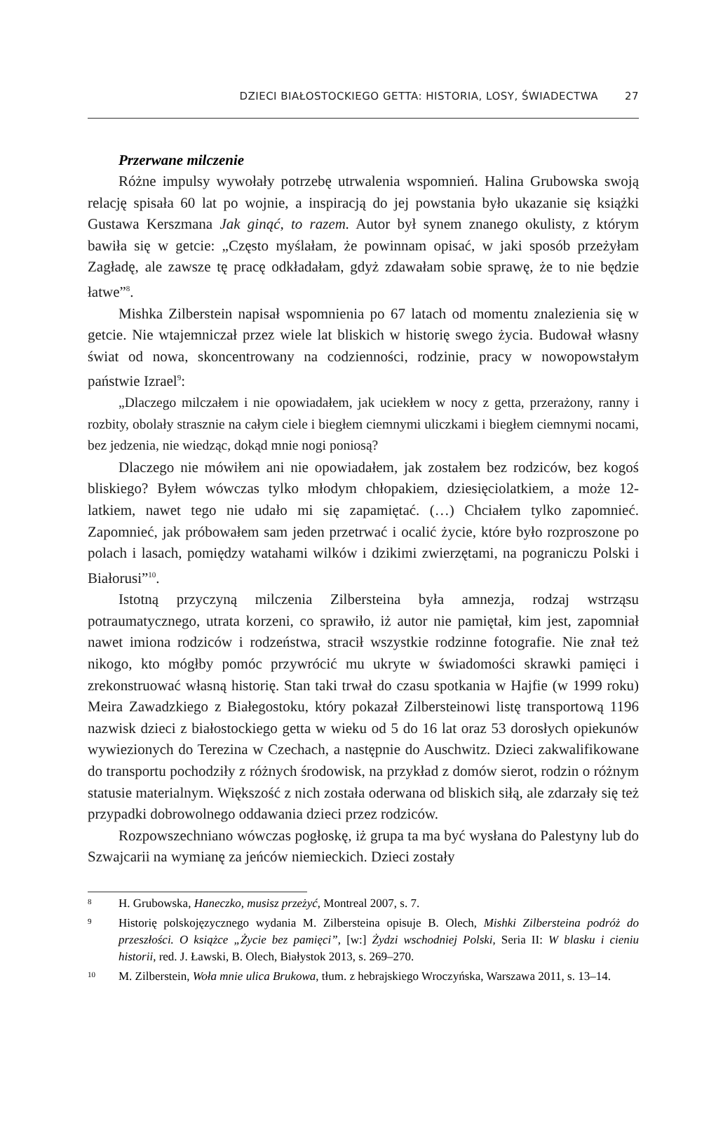DZIECI BIAŁOSTOCKIEGO GETTA: HISTORIA, LOSY, ŚWIADECTWA 27
Przerwane milczenie
Różne impulsy wywołały potrzebę utrwalenia wspomnień. Halina Grubowska swoją relację spisała 60 lat po wojnie, a inspiracją do jej powstania było ukazanie się książki Gustawa Kerszmana Jak ginąć, to razem. Autor był synem znanego okulisty, z którym bawiła się w getcie: „Często myślałam, że powinnam opisać, w jaki sposób przeżyłam Zagładę, ale zawsze tę pracę odkładałam, gdyż zdawałam sobie sprawę, że to nie będzie łatwe”<sup>8</sup>.
Mishka Zilberstein napisał wspomnienia po 67 latach od momentu znalezienia się w getcie. Nie wtajemniczał przez wiele lat bliskich w historię swego życia. Budował własny świat od nowa, skoncentrowany na codzienności, rodzinie, pracy w nowopowstałym państwie Izrael<sup>9</sup>:
„Dlaczego milczałem i nie opowiadałem, jak uciekłem w nocy z getta, przerażony, ranny i rozbity, obolały strasznie na całym ciele i biegłem ciemnymi uliczkami i biegłem ciemnymi nocami, bez jedzenia, nie wiedząc, dokąd mnie nogi poniosą?
Dlaczego nie mówiłem ani nie opowiadałem, jak zostałem bez rodziców, bez kogoś bliskiego? Byłem wówczas tylko młodym chłopakiem, dziesięciolatkiem, a może 12-latkiem, nawet tego nie udało mi się zapamiętać. (…) Chciałem tylko zapomnieć. Zapomnieć, jak próbowałem sam jeden przetrwać i ocalić życie, które było rozproszone po polach i lasach, pomiędzy watahami wilków i dzikimi zwierzętami, na pograniczu Polski i Białorusi”<sup>10</sup>.
Istotną przyczyną milczenia Zilbersteina była amnezja, rodzaj wstrząsu potraumatycznego, utrata korzeni, co sprawiło, iż autor nie pamiętał, kim jest, zapomniał nawet imiona rodziców i rodzeństwa, stracił wszystkie rodzinne fotografie. Nie znał też nikogo, kto mógłby pomóc przywrócić mu ukryte w świadomości skrawki pamięci i zrekonstruować własną historię. Stan taki trwał do czasu spotkania w Hajfie (w 1999 roku) Meira Zawadzkiego z Białegostoku, który pokazał Zilbersteinowi listę transportową 1196 nazwisk dzieci z białostockiego getta w wieku od 5 do 16 lat oraz 53 dorosłych opiekunów wywiezionych do Terezina w Czechach, a następnie do Auschwitz. Dzieci zakwalifikowane do transportu pochodziły z różnych środowisk, na przykład z domów sierot, rodzin o różnym statusie materialnym. Większość z nich została oderwana od bliskich siłą, ale zdarzały się też przypadki dobrowolnego oddawania dzieci przez rodziców.
Rozpowszechniano wówczas pogłoskę, iż grupa ta ma być wysłana do Palestyny lub do Szwajcarii na wymianę za jeńców niemieckich. Dzieci zostały
8 H. Grubowska, Haneczko, musisz przeżyć, Montreal 2007, s. 7.
9 Historię polskojęzycznego wydania M. Zilbersteina opisuje B. Olech, Mishki Zilbersteina podróż do przeszłości. O książce „Życie bez pamięci”, [w:] Żydzi wschodniej Polski, Seria II: W blasku i cieniu historii, red. J. Ławski, B. Olech, Białystok 2013, s. 269–270.
10 M. Zilberstein, Woła mnie ulica Brukowa, tłum. z hebrajskiego Wroczyńska, Warszawa 2011, s. 13–14.